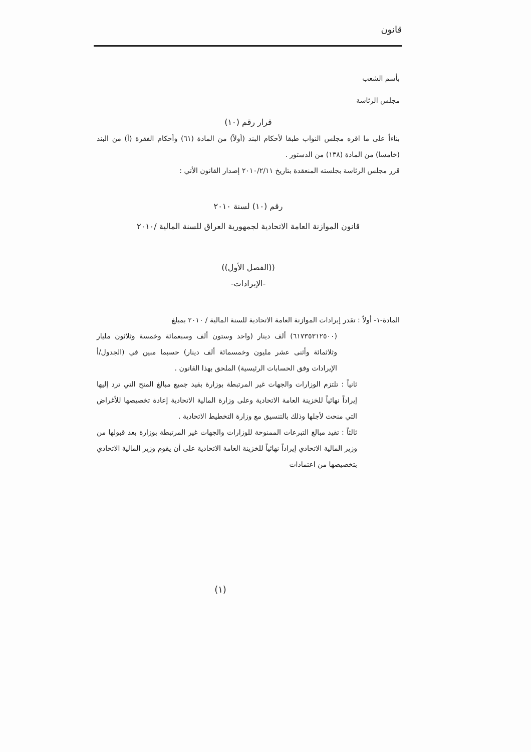قانون
بأسم الشعب
مجلس الرئاسة
قرار رقم (١٠)
بناءاً على ما اقره مجلس النواب طبقا لأحكام البند (أولاً) من المادة (٦١) وأحكام الفقرة (أ) من البند (خامسا) من المادة (١٣٨) من الدستور .
قرر مجلس الرئاسة بجلسته المنعقدة بتاريخ ٢٠١٠/٢/١١ إصدار القانون الأتي :
رقم (١٠) لسنة ٢٠١٠
قانون الموازنة العامة الاتحادية لجمهورية العراق للسنة المالية /٢٠١٠
((الفصل الأول))
-الإيرادات-
المادة-١- أولاً : تقدر إيرادات الموازنة العامة الاتحادية للسنة المالية / ٢٠١٠ بمبلغ
(٦١٧٣٥٣١٢٥٠٠) ألف دينار (واحد وستون ألف وسبعمائة وخمسة وثلاثون مليار وثلاثمائة وأثنى عشر مليون وخمسمائة ألف دينار) حسبما مبين في (الجدول/أ الإيرادات وفق الحسابات الرئيسية) الملحق بهذا القانون .
ثانياً : تلتزم الوزارات والجهات غير المرتبطة بوزارة بقيد جميع مبالغ المنح التي ترد إليها إيراداً نهائياً للخزينة العامة الاتحادية وعلى وزارة المالية الاتحادية إعادة تخصيصها للأغراض التي منحت لأجلها وذلك بالتنسيق مع وزارة التخطيط الاتحادية .
ثالثاً : تقيد مبالغ التبرعات الممنوحة للوزارات والجهات غير المرتبطة بوزارة بعد قبولها من وزير المالية الاتحادي إيراداً نهائياً للخزينة العامة الاتحادية على أن يقوم وزير المالية الاتحادي بتخصيصها من اعتمادات
(١)